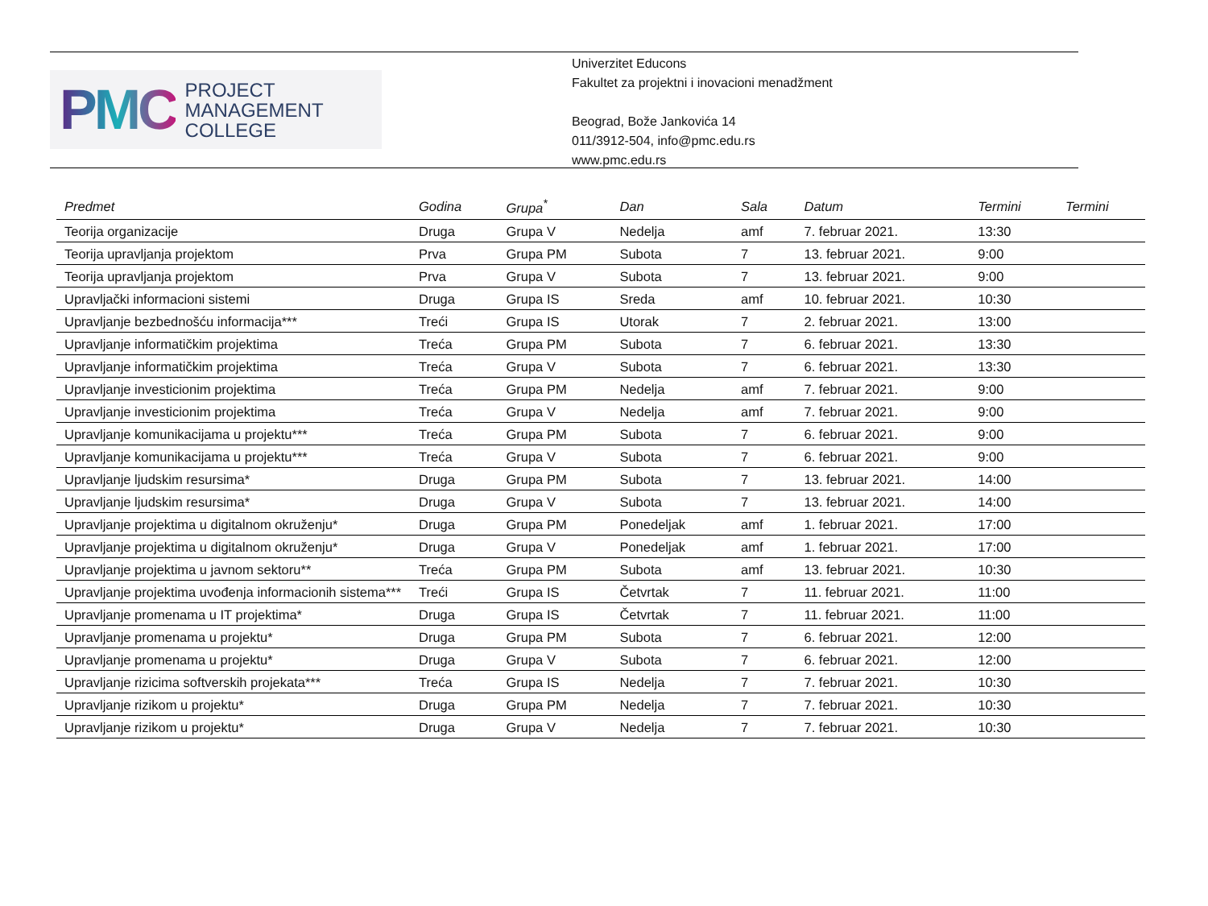PMC PROJECT
MANAGEMENT
COLLEGE
Univerzitet Educons
Fakultet za projektni i inovacioni menadžment
Beograd, Bože Jankovića 14
011/3912-504, info@pmc.edu.rs
www.pmc.edu.rs
| Predmet | Godina | Grupa<sup>*</sup> | Dan | Sala | Datum | Termini | Termini |
| --- | --- | --- | --- | --- | --- | --- | --- |
| Teorija organizacije | Druga | Grupa V | Nedelja | amf | 7. februar 2021. | 13:30 | |
| Teorija upravljanja projektom | Prva | Grupa PM | Subota | 7 | 13. februar 2021. | 9:00 | |
| Teorija upravljanja projektom | Prva | Grupa V | Subota | 7 | 13. februar 2021. | 9:00 | |
| Upravljački informacioni sistemi | Druga | Grupa IS | Sreda | amf | 10. februar 2021. | 10:30 | |
| Upravljanje bezbednošću informacija*** | Treći | Grupa IS | Utorak | 7 | 2. februar 2021. | 13:00 | |
| Upravljanje informatičkim projektima | Treća | Grupa PM | Subota | 7 | 6. februar 2021. | 13:30 | |
| Upravljanje informatičkim projektima | Treća | Grupa V | Subota | 7 | 6. februar 2021. | 13:30 | |
| Upravljanje investicionim projektima | Treća | Grupa PM | Nedelja | amf | 7. februar 2021. | 9:00 | |
| Upravljanje investicionim projektima | Treća | Grupa V | Nedelja | amf | 7. februar 2021. | 9:00 | |
| Upravljanje komunikacijama u projektu*** | Treća | Grupa PM | Subota | 7 | 6. februar 2021. | 9:00 | |
| Upravljanje komunikacijama u projektu*** | Treća | Grupa V | Subota | 7 | 6. februar 2021. | 9:00 | |
| Upravljanje ljudskim resursima* | Druga | Grupa PM | Subota | 7 | 13. februar 2021. | 14:00 | |
| Upravljanje ljudskim resursima* | Druga | Grupa V | Subota | 7 | 13. februar 2021. | 14:00 | |
| Upravljanje projektima u digitalnom okruženju* | Druga | Grupa PM | Ponedeljak | amf | 1. februar 2021. | 17:00 | |
| Upravljanje projektima u digitalnom okruženju* | Druga | Grupa V | Ponedeljak | amf | 1. februar 2021. | 17:00 | |
| Upravljanje projektima u javnom sektoru** | Treća | Grupa PM | Subota | amf | 13. februar 2021. | 10:30 | |
| Upravljanje projektima uvođenja informacionih sistema*** | Treći | Grupa IS | Četvrtak | 7 | 11. februar 2021. | 11:00 | |
| Upravljanje promenama u IT projektima* | Druga | Grupa IS | Četvrtak | 7 | 11. februar 2021. | 11:00 | |
| Upravljanje promenama u projektu* | Druga | Grupa PM | Subota | 7 | 6. februar 2021. | 12:00 | |
| Upravljanje promenama u projektu* | Druga | Grupa V | Subota | 7 | 6. februar 2021. | 12:00 | |
| Upravljanje rizicima softverskih projekata*** | Treća | Grupa IS | Nedelja | 7 | 7. februar 2021. | 10:30 | |
| Upravljanje rizikom u projektu* | Druga | Grupa PM | Nedelja | 7 | 7. februar 2021. | 10:30 | |
| Upravljanje rizikom u projektu* | Druga | Grupa V | Nedelja | 7 | 7. februar 2021. | 10:30 | |